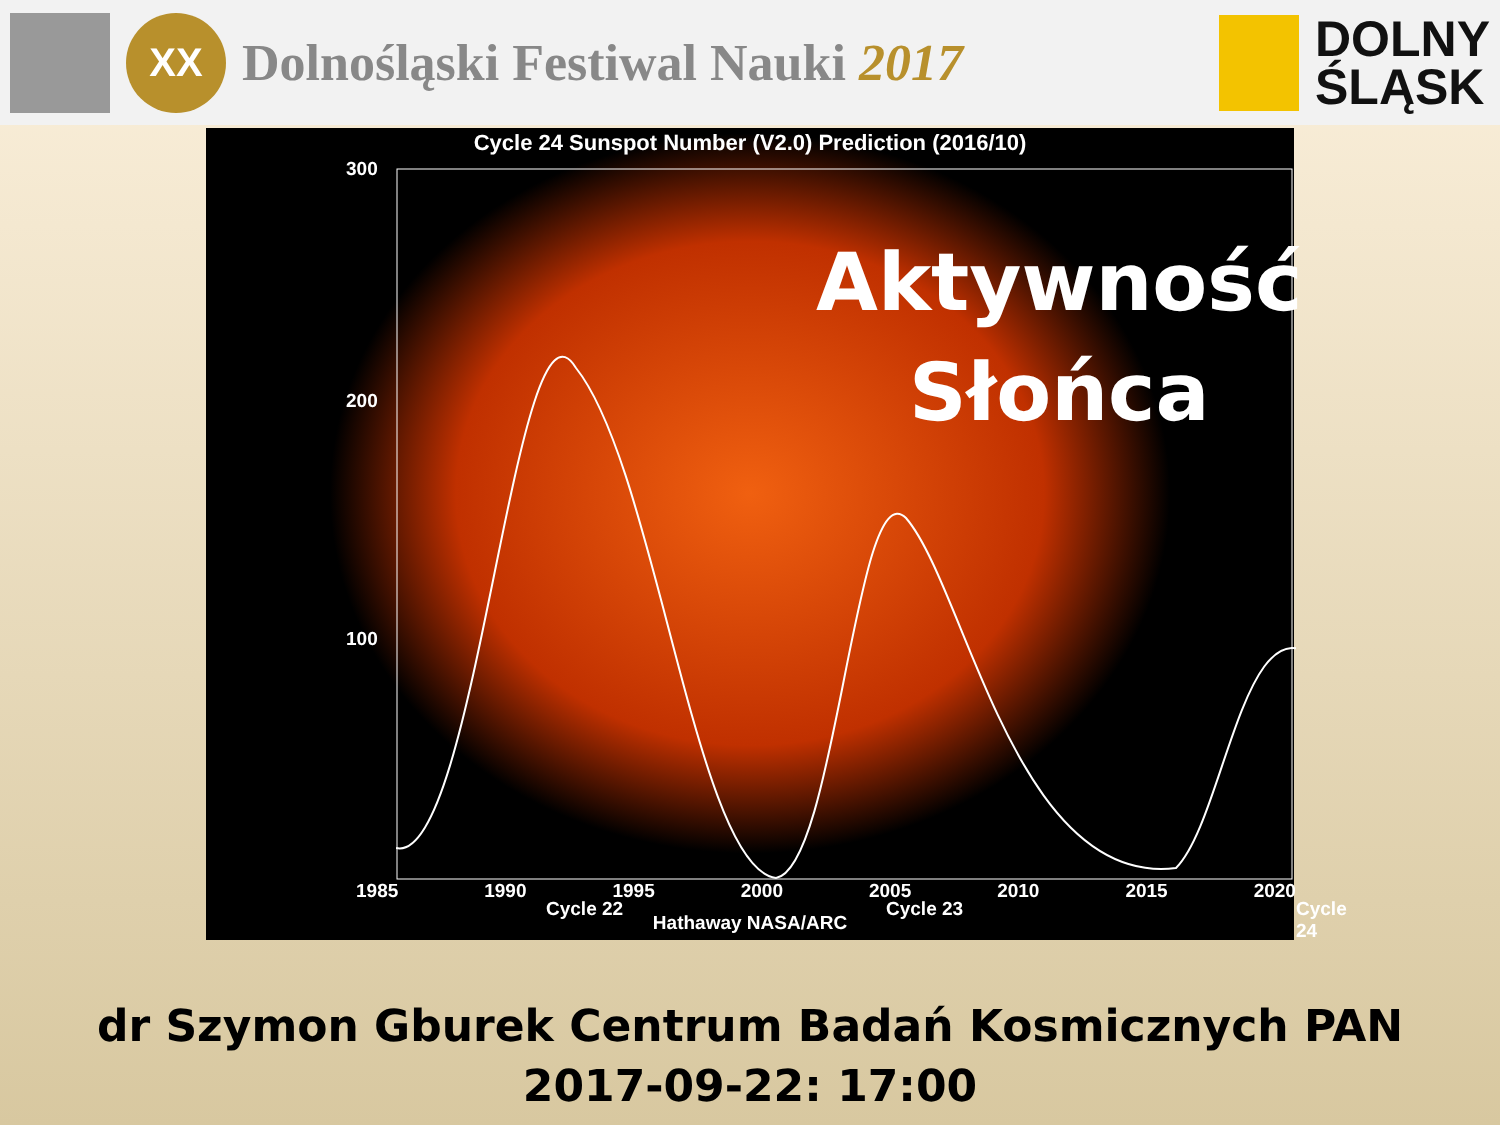XX
Dolnośląski Festiwal Nauki 2017
DOLNY
ŚLĄSK
Cycle 24 Sunspot Number (V2.0) Prediction (2016/10)
300
200
100
Aktywność
Słońca
Cycle 22 Cycle 23 Cycle 24
1985 1990 1995 2000 2005 2010 2015 2020
Hathaway NASA/ARC
dr Szymon Gburek Centrum Badań Kosmicznych PAN
2017-09-22: 17:00